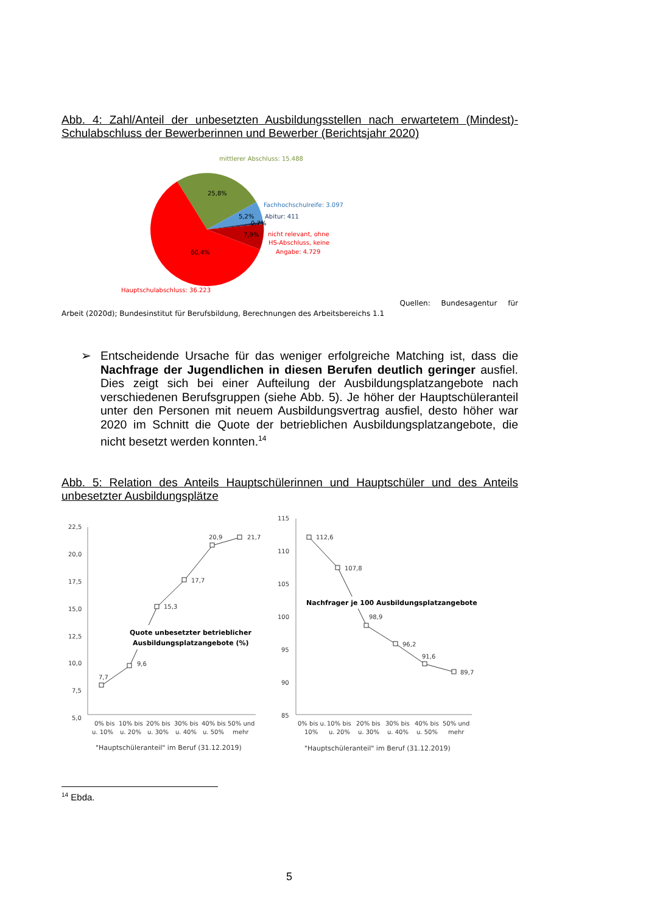Abb. 4: Zahl/Anteil der unbesetzten Ausbildungsstellen nach erwartetem (Mindest)-Schulabschluss der Bewerberinnen und Bewerber (Berichtsjahr 2020)
mittlerer Abschluss: 15.488
25,8%
5,2%
0,7%
7,9%
60,4%
Fachhochschulreife: 3.097
Abitur: 411
nicht relevant, ohne
HS-Abschluss, keine
Angabe: 4.729
Hauptschulabschluss: 36.223
Quellen: Bundesagentur für
Arbeit (2020d); Bundesinstitut für Berufsbildung, Berechnungen des Arbeitsbereichs 1.1
➢ Entscheidende Ursache für das weniger erfolgreiche Matching ist, dass die Nachfrage der Jugendlichen in diesen Berufen deutlich geringer ausfiel. Dies zeigt sich bei einer Aufteilung der Ausbildungsplatzangebote nach verschiedenen Berufsgruppen (siehe Abb. 5). Je höher der Hauptschüleranteil unter den Personen mit neuem Ausbildungsvertrag ausfiel, desto höher war 2020 im Schnitt die Quote der betrieblichen Ausbildungsplatzangebote, die nicht besetzt werden konnten.<sup>14</sup>
Abb. 5: Relation des Anteils Hauptschülerinnen und Hauptschüler und des Anteils unbesetzter Ausbildungsplätze
22,5
20,0
17,5
15,0
12,5
10,0
7,5
5,0
7,7
9,6
15,3
17,7
20,9
21,7
Quote unbesetzter betrieblicher
Ausbildungsplatzangebote (%)
0% bis
u. 10%
10% bis
u. 20%
20% bis
u. 30%
30% bis
u. 40%
40% bis
u. 50%
50% und
mehr
"Hauptschüleranteil" im Beruf (31.12.2019)
115
110
105
100
95
90
85
112,6
107,8
98,9
96,2
91,6
89,7
Nachfrager je 100 Ausbildungsplatzangebote
0% bis u.
10%
10% bis
u. 20%
20% bis
u. 30%
30% bis
u. 40%
40% bis
u. 50%
50% und
mehr
"Hauptschüleranteil" im Beruf (31.12.2019)
<sup>14</sup> Ebda.
5